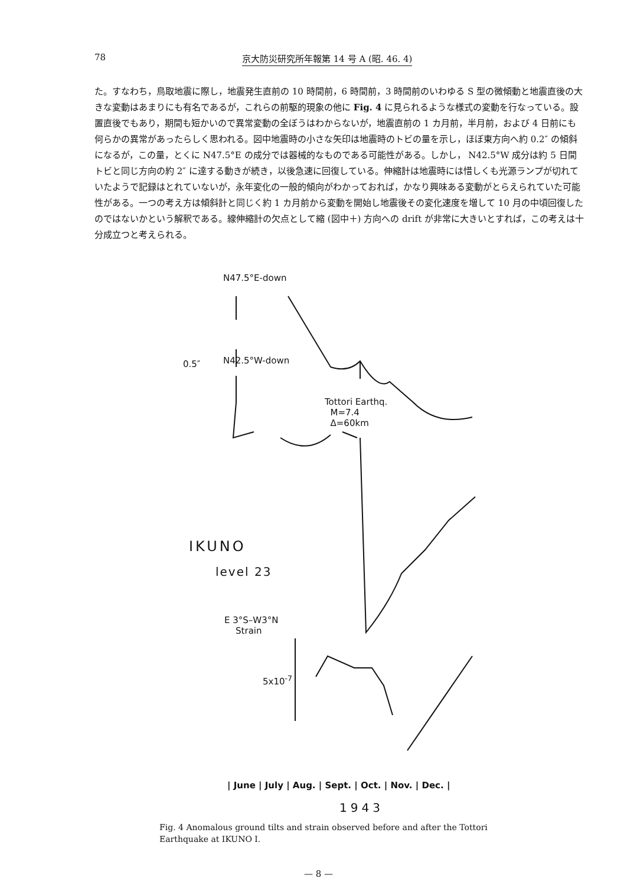78 京大防災研究所年報第 14 号 A (昭. 46. 4)
た。すなわち，鳥取地震に際し，地震発生直前の 10 時間前，6 時間前，3 時間前のいわゆる S 型の微傾動と地震直後の大きな変動はあまりにも有名であるが，これらの前駆的現象の他に Fig. 4 に見られるような様式の変動を行なっている。設置直後でもあり，期間も短かいので異常変動の全ぼうはわからないが，地震直前の 1 カ月前，半月前，および 4 日前にも何らかの異常があったらしく思われる。図中地震時の小さな矢印は地震時のトビの量を示し，ほぼ東方向へ約 0.2″ の傾斜になるが，この量，とくに N47.5°E の成分では器械的なものである可能性がある。しかし， N42.5°W 成分は約 5 日間トビと同じ方向の約 2″ に達する動きが続き，以後急速に回復している。伸縮計は地震時には惜しくも光源ランプが切れていたようで記録はとれていないが，永年変化の一般的傾向がわかっておれば，かなり興味ある変動がとらえられていた可能性がある。一つの考え方は傾斜計と同じく約 1 カ月前から変動を開始し地震後その変化速度を増して 10 月の中頃回復したのではないかという解釈である。線伸縮計の欠点として縮 (図中＋) 方向への drift が非常に大きいとすれば，この考えは十分成立つと考えられる。
N47.5°E-down
0.5″ N42.5°W-down
Tottori Earthq.
M=7.4
Δ=60km
IKUNO
level 23
E 3°S–W3°N
Strain
5x10<sup>-7</sup>
| June | July | Aug. | Sept. | Oct. | Nov. | Dec. |
1943
Fig. 4 Anomalous ground tilts and strain observed before and after the Tottori Earthquake at IKUNO I.
— 8 —